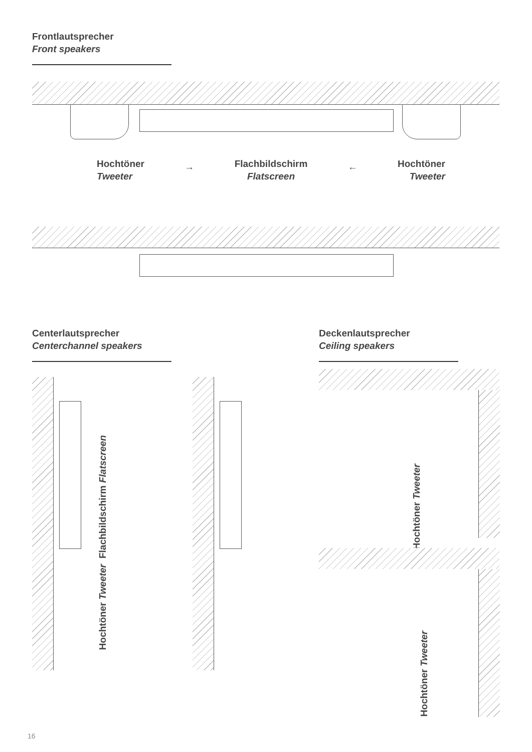Frontlautsprecher
Front speakers
Hochtöner
Tweeter
→
Flachbildschirm
Flatscreen
←
Hochtöner
Tweeter
Centerlautsprecher
Centerchannel speakers
Deckenlautsprecher
Ceiling speakers
Flachbildschirm Flatscreen
Hochtöner Tweeter
Hochtöner Tweeter
Hochtöner Tweeter
16